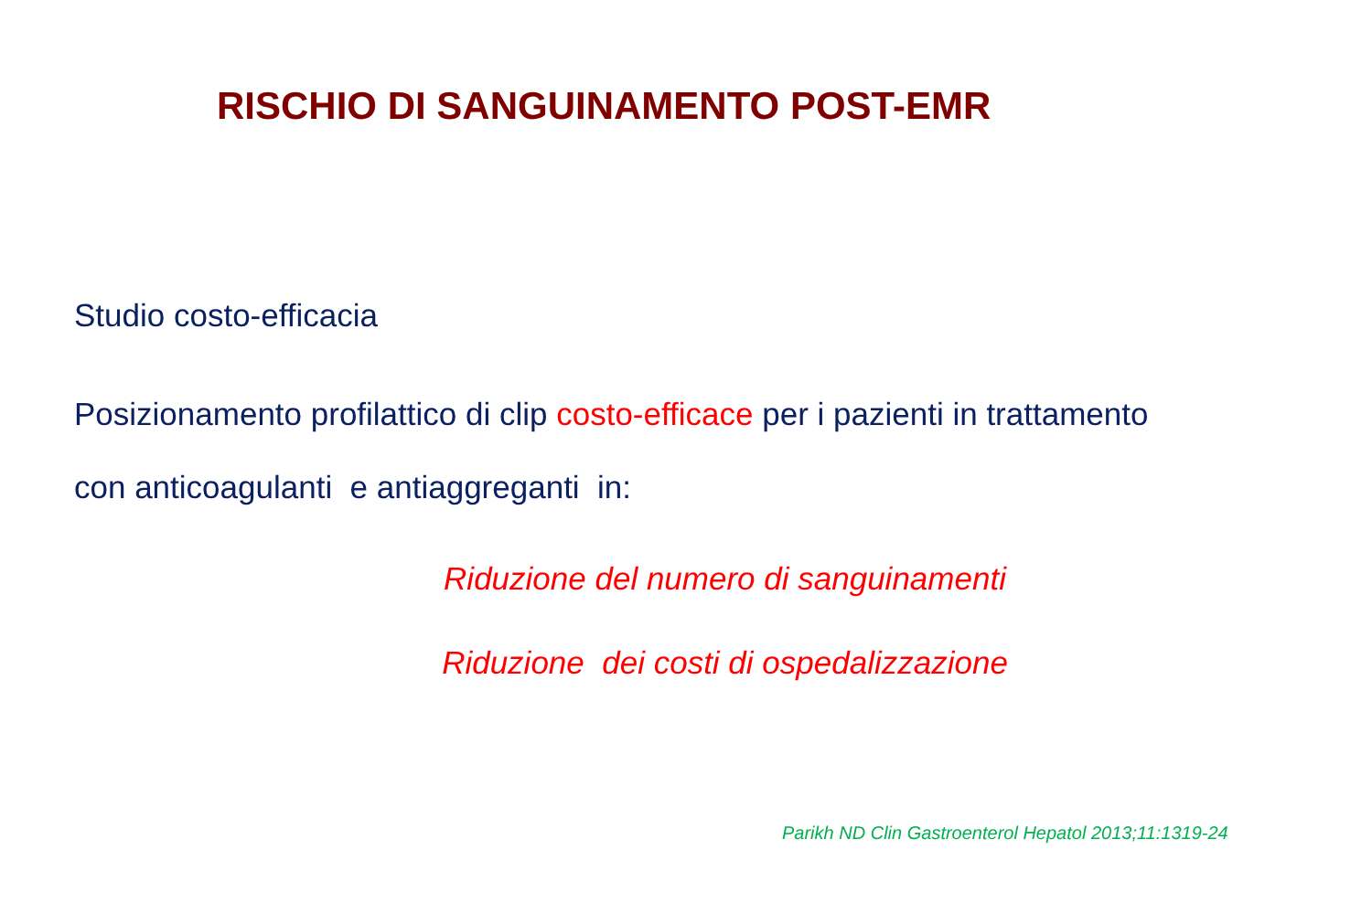RISCHIO DI SANGUINAMENTO POST-EMR
Studio costo-efficacia
Posizionamento profilattico di clip costo-efficace per i pazienti in trattamento
con anticoagulanti e antiaggreganti in:
Riduzione del numero di sanguinamenti
Riduzione dei costi di ospedalizzazione
Parikh ND Clin Gastroenterol Hepatol 2013;11:1319-24